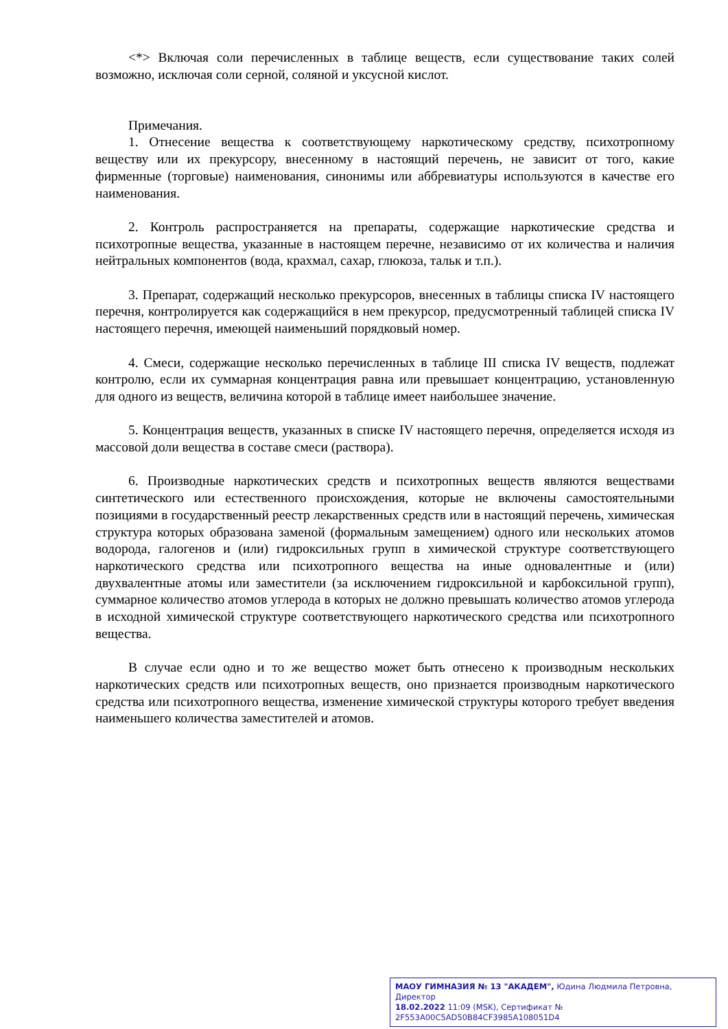<*> Включая соли перечисленных в таблице веществ, если существование таких солей возможно, исключая соли серной, соляной и уксусной кислот.
Примечания.
1. Отнесение вещества к соответствующему наркотическому средству, психотропному веществу или их прекурсору, внесенному в настоящий перечень, не зависит от того, какие фирменные (торговые) наименования, синонимы или аббревиатуры используются в качестве его наименования.
2. Контроль распространяется на препараты, содержащие наркотические средства и психотропные вещества, указанные в настоящем перечне, независимо от их количества и наличия нейтральных компонентов (вода, крахмал, сахар, глюкоза, тальк и т.п.).
3. Препарат, содержащий несколько прекурсоров, внесенных в таблицы списка IV настоящего перечня, контролируется как содержащийся в нем прекурсор, предусмотренный таблицей списка IV настоящего перечня, имеющей наименьший порядковый номер.
4. Смеси, содержащие несколько перечисленных в таблице III списка IV веществ, подлежат контролю, если их суммарная концентрация равна или превышает концентрацию, установленную для одного из веществ, величина которой в таблице имеет наибольшее значение.
5. Концентрация веществ, указанных в списке IV настоящего перечня, определяется исходя из массовой доли вещества в составе смеси (раствора).
6. Производные наркотических средств и психотропных веществ являются веществами синтетического или естественного происхождения, которые не включены самостоятельными позициями в государственный реестр лекарственных средств или в настоящий перечень, химическая структура которых образована заменой (формальным замещением) одного или нескольких атомов водорода, галогенов и (или) гидроксильных групп в химической структуре соответствующего наркотического средства или психотропного вещества на иные одновалентные и (или) двухвалентные атомы или заместители (за исключением гидроксильной и карбоксильной групп), суммарное количество атомов углерода в которых не должно превышать количество атомов углерода в исходной химической структуре соответствующего наркотического средства или психотропного вещества.
В случае если одно и то же вещество может быть отнесено к производным нескольких наркотических средств или психотропных веществ, оно признается производным наркотического средства или психотропного вещества, изменение химической структуры которого требует введения наименьшего количества заместителей и атомов.
МАОУ ГИМНАЗИЯ № 13 "АКАДЕМ", Юдина Людмила Петровна, Директор
18.02.2022 11:09 (MSK), Сертификат № 2F553A00C5AD50B84CF3985A108051D4